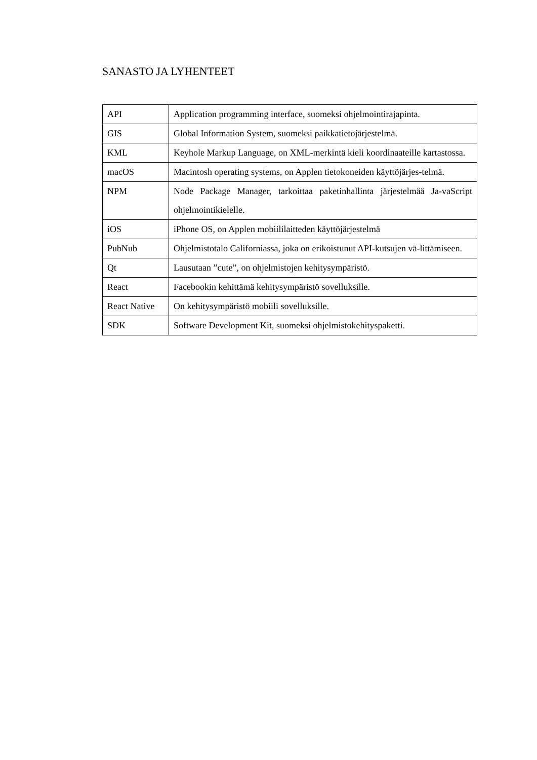SANASTO JA LYHENTEET
| API | Application programming interface, suomeksi ohjelmointirajapinta. |
| GIS | Global Information System, suomeksi paikkatietojärjestelmä. |
| KML | Keyhole Markup Language, on XML-merkintä kieli koordinaateille kartastossa. |
| macOS | Macintosh operating systems, on Applen tietokoneiden käyttöjärjes-telmä. |
| NPM | Node Package Manager, tarkoittaa paketinhallinta järjestelmää Ja-vaScript ohjelmointikielelle. |
| iOS | iPhone OS, on Applen mobiililaitteden käyttöjärjestelmä |
| PubNub | Ohjelmistotalo Californiassa, joka on erikoistunut API-kutsujen vä-littämiseen. |
| Qt | Lausutaan ”cute”, on ohjelmistojen kehitysympäristö. |
| React | Facebookin kehittämä kehitysympäristö sovelluksille. |
| React Native | On kehitysympäristö mobiili sovelluksille. |
| SDK | Software Development Kit, suomeksi ohjelmistokehityspaketti. |